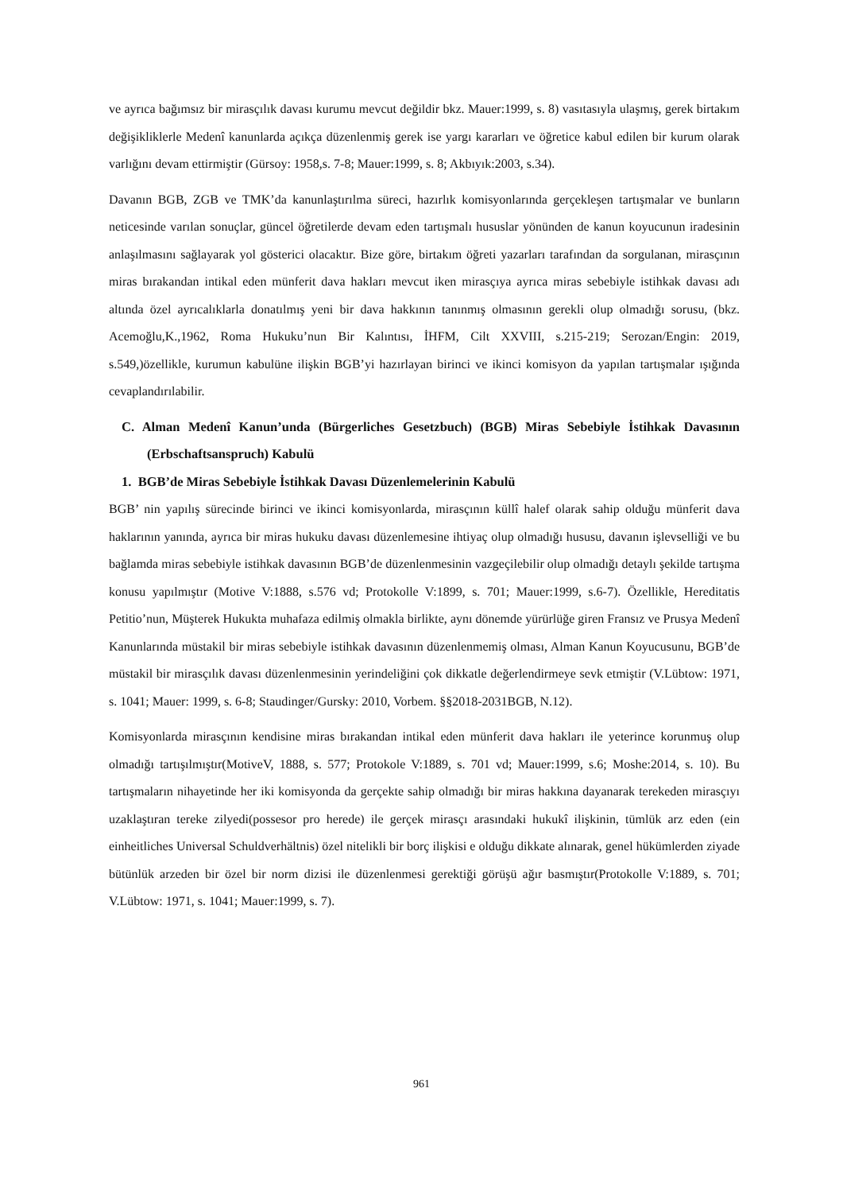ve ayrıca bağımsız bir mirasçılık davası kurumu mevcut değildir bkz. Mauer:1999, s. 8) vasıtasıyla ulaşmış, gerek birtakım değişikliklerle Medenî kanunlarda açıkça düzenlenmiş gerek ise yargı kararları ve öğretice kabul edilen bir kurum olarak varlığını devam ettirmiştir (Gürsoy: 1958,s. 7-8; Mauer:1999, s. 8; Akbıyık:2003, s.34).
Davanın BGB, ZGB ve TMK’da kanunlaştırılma süreci, hazırlık komisyonlarında gerçekleşen tartışmalar ve bunların neticesinde varılan sonuçlar, güncel öğretilerde devam eden tartışmalı hususlar yönünden de kanun koyucunun iradesinin anlaşılmasını sağlayarak yol gösterici olacaktır. Bize göre, birtakım öğreti yazarları tarafından da sorgulanan, mirasçının miras bırakandan intikal eden münferit dava hakları mevcut iken mirasçıya ayrıca miras sebebiyle istihkak davası adı altında özel ayrıcalıklarla donatılmış yeni bir dava hakkının tanınmış olmasının gerekli olup olmadığı sorusu, (bkz. Acemoğlu,K.,1962, Roma Hukuku’nun Bir Kalıntısı, İHFM, Cilt XXVIII, s.215-219; Serozan/Engin: 2019, s.549,)özellikle, kurumun kabulüne ilişkin BGB’yi hazırlayan birinci ve ikinci komisyon da yapılan tartışmalar ışığında cevaplandırılabilir.
C. Alman Medenî Kanun’unda (Bürgerliches Gesetzbuch) (BGB) Miras Sebebiyle İstihkak Davasının (Erbschaftsanspruch) Kabulü
1. BGB’de Miras Sebebiyle İstihkak Davası Düzenlemelerinin Kabulü
BGB’ nin yapılış sürecinde birinci ve ikinci komisyonlarda, mirasçının küllî halef olarak sahip olduğu münferit dava haklarının yanında, ayrıca bir miras hukuku davası düzenlemesine ihtiyaç olup olmadığı hususu, davanın işlevselliği ve bu bağlamda miras sebebiyle istihkak davasının BGB’de düzenlenmesinin vazgeçilebilir olup olmadığı detaylı şekilde tartışma konusu yapılmıştır (Motive V:1888, s.576 vd; Protokolle V:1899, s. 701; Mauer:1999, s.6-7). Özellikle, Hereditatis Petitio’nun, Müşterek Hukukta muhafaza edilmiş olmakla birlikte, aynı dönemde yürürlüğe giren Fransız ve Prusya Medenî Kanunlarında müstakil bir miras sebebiyle istihkak davasının düzenlenmemiş olması, Alman Kanun Koyucusunu, BGB’de müstakil bir mirasçılık davası düzenlenmesinin yerindeliğini çok dikkatle değerlendirmeye sevk etmiştir (V.Lübtow: 1971, s. 1041; Mauer: 1999, s. 6-8; Staudinger/Gursky: 2010, Vorbem. §§2018-2031BGB, N.12).
Komisyonlarda mirasçının kendisine miras bırakandan intikal eden münferit dava hakları ile yeterince korunmuş olup olmadığı tartışılmıştır(MotiveV, 1888, s. 577; Protokole V:1889, s. 701 vd; Mauer:1999, s.6; Moshe:2014, s. 10). Bu tartışmaların nihayetinde her iki komisyonda da gerçekte sahip olmadığı bir miras hakkına dayanarak terekeden mirasçıyı uzaklaştıran tereke zilyedi(possesor pro herede) ile gerçek mirasçı arasındaki hukukî ilişkinin, tümlük arz eden (ein einheitliches Universal Schuldverhältnis) özel nitelikli bir borç ilişkisi e olduğu dikkate alınarak, genel hükümlerden ziyade bütünlük arzeden bir özel bir norm dizisi ile düzenlenmesi gerektiği görüşü ağır basmıştır(Protokolle V:1889, s. 701; V.Lübtow: 1971, s. 1041; Mauer:1999, s. 7).
961